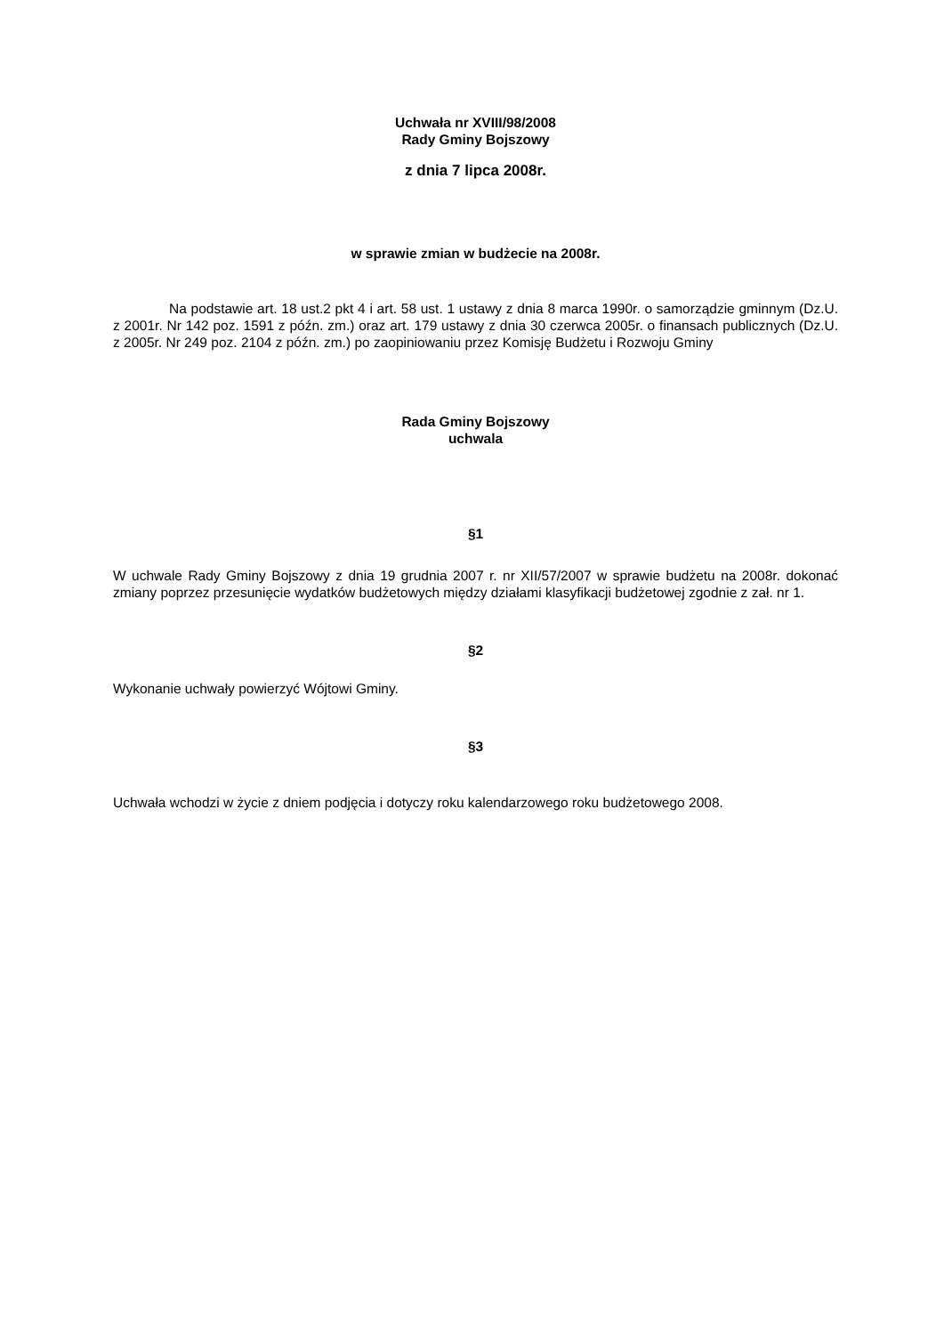Uchwała nr XVIII/98/2008
Rady Gminy Bojszowy
z dnia 7 lipca 2008r.
w sprawie zmian w budżecie na 2008r.
Na podstawie art. 18 ust.2 pkt 4 i art. 58 ust. 1 ustawy z dnia 8 marca 1990r. o samorządzie gminnym (Dz.U. z 2001r. Nr 142 poz. 1591 z późn. zm.) oraz art. 179 ustawy z dnia 30 czerwca 2005r. o finansach publicznych (Dz.U. z 2005r. Nr 249 poz. 2104 z późn. zm.) po zaopiniowaniu przez Komisję Budżetu i Rozwoju Gminy
Rada Gminy Bojszowy
uchwala
§1
W uchwale Rady Gminy Bojszowy z dnia 19 grudnia 2007 r. nr XII/57/2007 w sprawie budżetu na 2008r. dokonać zmiany poprzez przesunięcie wydatków budżetowych między działami klasyfikacji budżetowej zgodnie z zał. nr 1.
§2
Wykonanie uchwały powierzyć Wójtowi Gminy.
§3
Uchwała wchodzi w życie z dniem podjęcia i dotyczy roku kalendarzowego roku budżetowego 2008.